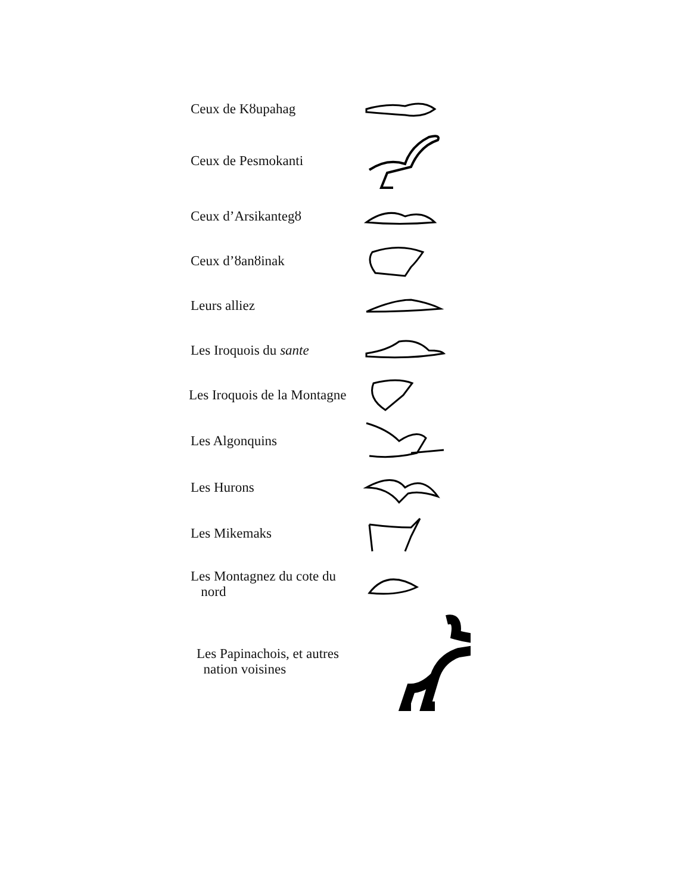Ceux de Kȣupahag
Ceux de Pesmokanti
Ceux d’Arsikantegȣ
Ceux d’ȣanȣinak
Leurs alliez
Les Iroquois du sante
Les Iroquois de la Montagne
Les Algonquins
Les Hurons
Les Mikemaks
Les Montagnez du cote du
nord
Les Papinachois, et autres
nation voisines